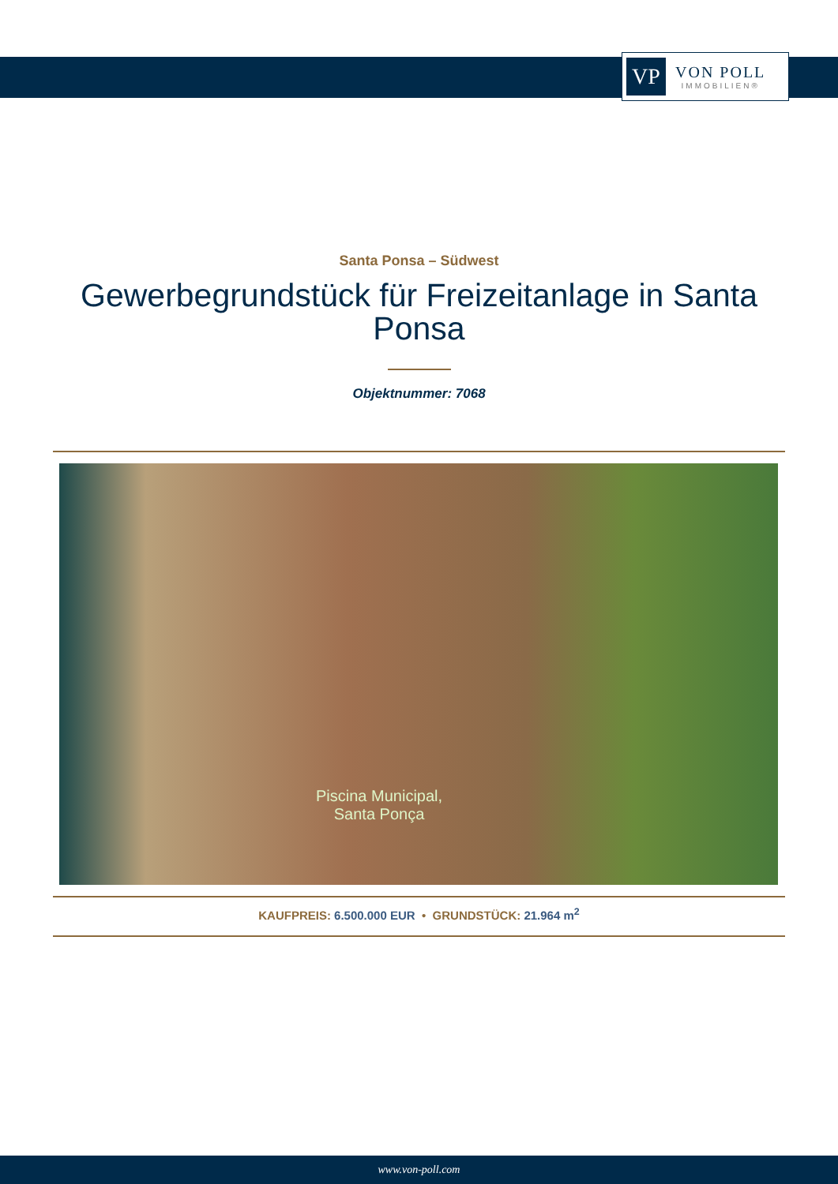VP
VON POLL
IMMOBILIEN®
Santa Ponsa – Südwest
Gewerbegrundstück für Freizeitanlage in Santa Ponsa
Objektnummer: 7068
Piscina Municipal,
Santa Ponça
KAUFPREIS: 6.500.000 EUR • GRUNDSTÜCK: 21.964 m<sup>2</sup>
www.von-poll.com